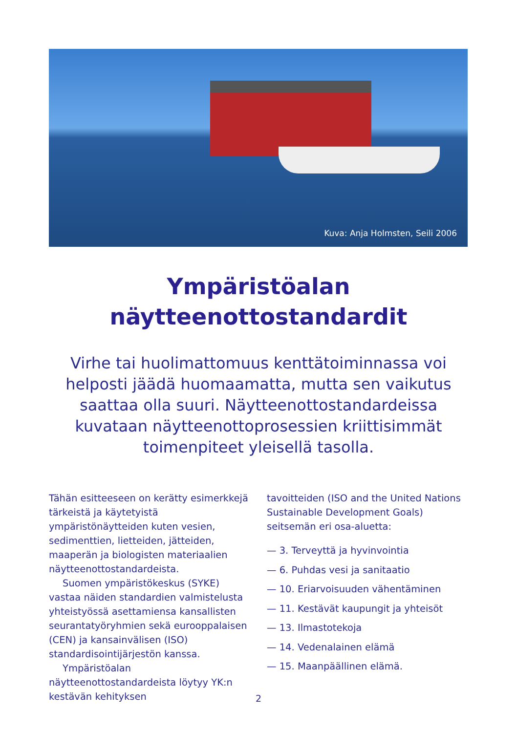Kuva: Anja Holmsten, Seili 2006
Ympäristöalan
näytteenottostandardit
Virhe tai huolimattomuus kenttätoiminnassa voi helposti jäädä huomaamatta, mutta sen vaikutus saattaa olla suuri. Näytteenottostandardeissa kuvataan näytteenottoprosessien kriittisimmät toimenpiteet yleisellä tasolla.
Tähän esitteeseen on kerätty esimerkkejä tärkeistä ja käytetyistä ympäristönäytteiden kuten vesien, sedimenttien, lietteiden, jätteiden, maaperän ja biologisten materiaalien näytteenottostandardeista.
Suomen ympäristökeskus (SYKE) vastaa näiden standardien valmistelusta yhteistyössä asettamiensa kansallisten seurantatyöryhmien sekä eurooppalaisen (CEN) ja kansainvälisen (ISO) standardisointijärjestön kanssa.
Ympäristöalan näytteenottostandardeista löytyy YK:n kestävän kehityksen
tavoitteiden (ISO and the United Nations Sustainable Development Goals) seitsemän eri osa-aluetta:
— 3. Terveyttä ja hyvinvointia
— 6. Puhdas vesi ja sanitaatio
— 10. Eriarvoisuuden vähentäminen
— 11. Kestävät kaupungit ja yhteisöt
— 13. Ilmastotekoja
— 14. Vedenalainen elämä
— 15. Maanpäällinen elämä.
2